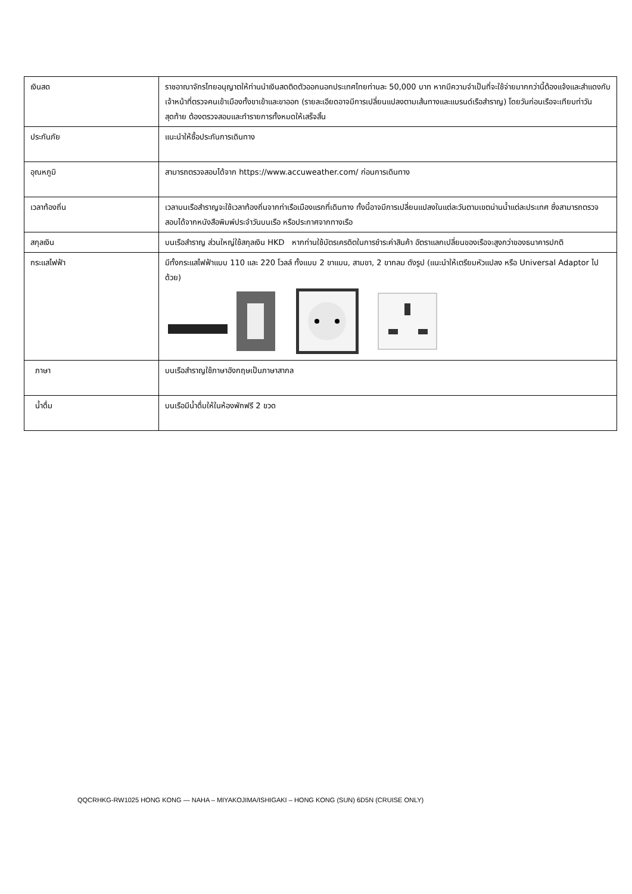| เงินสด | ราชอาณาจักรไทยอนุญาตให้ท่านนำเงินสดติดตัวออกนอกประเทศไทยท่านละ 50,000 บาท หากมีความจำเป็นที่จะใช้จ่ายมากกว่านี้ต้องแจ้งและสำแดงกับเจ้าหน้าที่ตรวจคนเข้าเมืองทั้งขาเข้าและขาออก (รายละเอียดอาจมีการเปลี่ยนแปลงตามเส้นทางและแบรนด์เรือสำราญ) โดยวันก่อนเรือจะเทียบท่าวันสุดท้าย ต้องตรวจสอบและทำรายการทั้งหมดให้เสร็จสิ้น |
| ประกันภัย | แนะนำให้ซื้อประกันการเดินทาง |
| อุณหภูมิ | สามารถตรวจสอบได้จาก https://www.accuweather.com/ ก่อนการเดินทาง |
| เวลาท้องถิ่น | เวลาบนเรือสำราญจะใช้เวลาท้องถิ่นจากท่าเรือเมืองแรกที่เดินทาง ทั้งนี้อาจมีการเปลี่ยนแปลงในแต่ละวันตามเขตน่านน้ำแต่ละประเทศ ซึ่งสามารถตรวจสอบได้จากหนังสือพิมพ์ประจำวันบนเรือ หรือประกาศจากทางเรือ |
| สกุลเงิน | บนเรือสำราญ ส่วนใหญ่ใช้สกุลเงิน HKD หากท่านใช้บัตรเครดิตในการชำระค่าสินค้า อัตราแลกเปลี่ยนของเรือจะสูงกว่าของธนาคารปกติ |
| กระแสไฟฟ้า | มีทั้งกระแสไฟฟ้าแบบ 110 และ 220 โวลล์ ทั้งแบบ 2 ขาแบน, สามขา, 2 ขากลม ดังรูป (แนะนำให้เตรียมหัวแปลง หรือ Universal Adaptor ไปด้วย) |
| ภาษา | บนเรือสำราญใช้ภาษาอังกฤษเป็นภาษาสากล |
| น้ำดื่ม | บนเรือมีน้ำดื่มให้ในห้องพักฟรี 2 ขวด |
QQCRHKG-RW1025 HONG KONG — NAHA – MIYAKOJIMA/ISHIGAKI – HONG KONG (SUN) 6D5N (CRUISE ONLY)